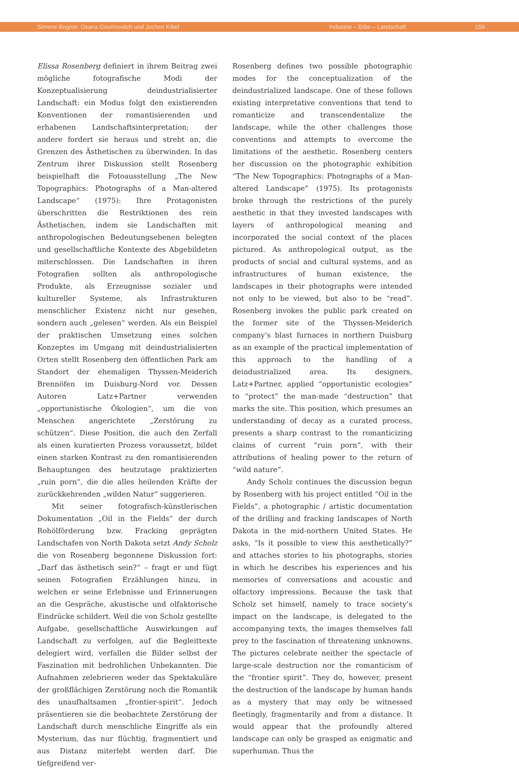Simone Bogner, Oxana Gourinovitch und Jochen Kibel Industrie – Erbe – Landschaft 159
Elissa Rosenberg definiert in ihrem Beitrag zwei mögliche fotografische Modi der Konzeptualisierung deindustrialisierter Landschaft: ein Modus folgt den existierenden Konventionen der romantisierenden und erhabenen Landschaftsinterpretation; der andere fordert sie heraus und strebt an, die Grenzen des Ästhetischen zu überwinden. In das Zentrum ihrer Diskussion stellt Rosenberg beispielhaft die Fotoausstellung „The New Topographics: Photographs of a Man-altered Landscape“ (1975): Ihre Protagonisten überschritten die Restriktionen des rein Ästhetischen, indem sie Landschaften mit anthropologischen Bedeutungsebenen belegten und gesellschaftliche Kontexte des Abgebildeten miterschlossen. Die Landschaften in ihren Fotografien sollten als anthropologische Produkte, als Erzeugnisse sozialer und kultureller Systeme, als Infrastrukturen menschlicher Existenz nicht nur gesehen, sondern auch „gelesen“ werden. Als ein Beispiel der praktischen Umsetzung eines solchen Konzeptes im Umgang mit deindustrialisierten Orten stellt Rosenberg den öffentlichen Park am Standort der ehemaligen Thyssen-Meiderich Brennöfen im Duisburg-Nord vor. Dessen Autoren Latz+Partner verwenden „opportunistische Ökologien“, um die von Menschen angerichtete „Zerstörung zu schützen“. Diese Position, die auch den Zerfall als einen kuratierten Prozess voraussetzt, bildet einen starken Kontrast zu den romantisierenden Behauptungen des heutzutage praktizierten „ruin porn“, die die alles heilenden Kräfte der zurückkehrenden „wilden Natur“ suggerieren.
Mit seiner fotografisch-künstlerischen Dokumentation „Oil in the Fields“ der durch Rohölförderung bzw. Fracking geprägten Landschafen von North Dakota setzt Andy Scholz die von Rosenberg begonnene Diskussion fort: „Darf das ästhetisch sein?“ – fragt er und fügt seinen Fotografien Erzählungen hinzu, in welchen er seine Erlebnisse und Erinnerungen an die Gespräche, akustische und olfaktorische Eindrücke schildert. Weil die von Scholz gestellte Aufgabe, gesellschaftliche Auswirkungen auf Landschaft zu verfolgen, auf die Begleittexte delegiert wird, verfallen die Bilder selbst der Faszination mit bedrohlichen Unbekannten. Die Aufnahmen zelebrieren weder das Spektakuläre der großflächigen Zerstörung noch die Romantik des unaufhaltsamen „frontier-spirit“. Jedoch präsentieren sie die beobachtete Zerstörung der Landschaft durch menschliche Eingriffe als ein Mysterium, das nur flüchtig, fragmentiert und aus Distanz miterlebt werden darf. Die tiefgreifend ver-
Rosenberg defines two possible photographic modes for the conceptualization of the deindustrialized landscape. One of these follows existing interpretative conventions that tend to romanticize and transcendentalize the landscape, while the other challenges those conventions and attempts to overcome the limitations of the aesthetic. Rosenberg centers her discussion on the photographic exhibition “The New Topographics: Photographs of a Man-altered Landscape” (1975). Its protagonists broke through the restrictions of the purely aesthetic in that they invested landscapes with layers of anthropological meaning and incorporated the social context of the places pictured. As anthropological output, as the products of social and cultural systems, and as infrastructures of human existence, the landscapes in their photographs were intended not only to be viewed, but also to be “read”. Rosenberg invokes the public park created on the former site of the Thyssen-Meiderich company’s blast furnaces in northern Duisburg as an example of the practical implementation of this approach to the handling of a deindustrialized area. Its designers, Latz+Partner, applied “opportunistic ecologies” to “protect” the man-made “destruction” that marks the site. This position, which presumes an understanding of decay as a curated process, presents a sharp contrast to the romanticizing claims of current “ruin porn”, with their attributions of healing power to the return of “wild nature”.
Andy Scholz continues the discussion begun by Rosenberg with his project entitled “Oil in the Fields”, a photographic / artistic documentation of the drilling and fracking landscapes of North Dakota in the mid-northern United States. He asks, “Is it possible to view this aesthetically?” and attaches stories to his photographs, stories in which he describes his experiences and his memories of conversations and acoustic and olfactory impressions. Because the task that Scholz set himself, namely to trace society’s impact on the landscape, is delegated to the accompanying texts, the images themselves fall prey to the fascination of threatening unknowns. The pictures celebrate neither the spectacle of large-scale destruction nor the romanticism of the “frontier spirit”. They do, however, present the destruction of the landscape by human hands as a mystery that may only be witnessed fleetingly, fragmentarily and from a distance. It would appear that the profoundly altered landscape can only be grasped as enigmatic and superhuman. Thus the